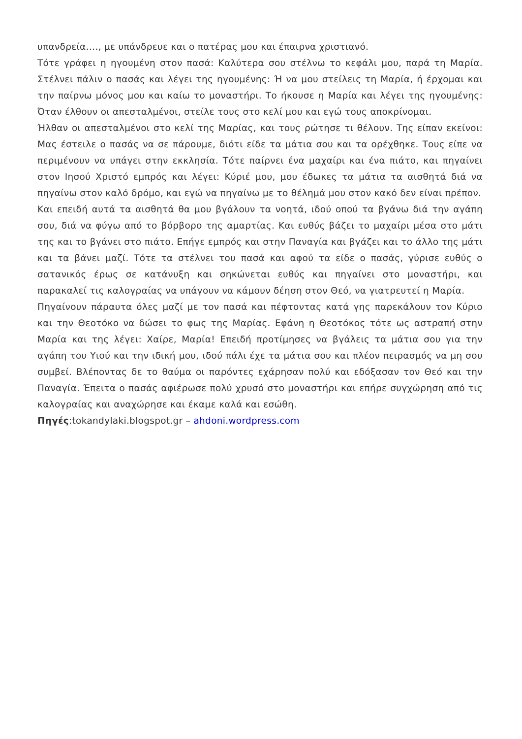υπανδρεία…., με υπάνδρευε και ο πατέρας μου και έπαιρνα χριστιανό.
Τότε γράφει η ηγουμένη στον πασά: Καλύτερα σου στέλνω το κεφάλι μου, παρά τη Μαρία. Στέλνει πάλιν ο πασάς και λέγει της ηγουμένης: Ή να μου στείλεις τη Μαρία, ή έρχομαι και την παίρνω μόνος μου και καίω το μοναστήρι. Το ήκουσε η Μαρία και λέγει της ηγουμένης: Όταν έλθουν οι απεσταλμένοι, στείλε τους στο κελί μου και εγώ τους αποκρίνομαι.
Ήλθαν οι απεσταλμένοι στο κελί της Μαρίας, και τους ρώτησε τι θέλουν. Της είπαν εκείνοι: Μας έστειλε ο πασάς να σε πάρουμε, διότι είδε τα μάτια σου και τα ορέχθηκε. Τους είπε να περιμένουν να υπάγει στην εκκλησία. Τότε παίρνει ένα μαχαίρι και ένα πιάτο, και πηγαίνει στον Ιησού Χριστό εμπρός και λέγει: Κύριέ μου, μου έδωκες τα μάτια τα αισθητά διά να πηγαίνω στον καλό δρόμο, και εγώ να πηγαίνω με το θέλημά μου στον κακό δεν είναι πρέπον.
Και επειδή αυτά τα αισθητά θα μου βγάλουν τα νοητά, ιδού οπού τα βγάνω διά την αγάπη σου, διά να φύγω από το βόρβορο της αμαρτίας. Και ευθύς βάζει το μαχαίρι μέσα στο μάτι της και το βγάνει στο πιάτο. Επήγε εμπρός και στην Παναγία και βγάζει και το άλλο της μάτι και τα βάνει μαζί. Τότε τα στέλνει του πασά και αφού τα είδε ο πασάς, γύρισε ευθύς ο σατανικός έρως σε κατάνυξη και σηκώνεται ευθύς και πηγαίνει στο μοναστήρι, και παρακαλεί τις καλογραίας να υπάγουν να κάμουν δέηση στον Θεό, να γιατρευτεί η Μαρία.
Πηγαίνουν πάραυτα όλες μαζί με τον πασά και πέφτοντας κατά γης παρεκάλουν τον Κύριο και την Θεοτόκο να δώσει το φως της Μαρίας. Εφάνη η Θεοτόκος τότε ως αστραπή στην Μαρία και της λέγει: Χαίρε, Μαρία! Επειδή προτίμησες να βγάλεις τα μάτια σου για την αγάπη του Υιού και την ιδική μου, ιδού πάλι έχε τα μάτια σου και πλέον πειρασμός να μη σου συμβεί. Βλέποντας δε το θαύμα οι παρόντες εχάρησαν πολύ και εδόξασαν τον Θεό και την Παναγία. Έπειτα ο πασάς αφιέρωσε πολύ χρυσό στο μοναστήρι και επήρε συγχώρηση από τις καλογραίας και αναχώρησε και έκαμε καλά και εσώθη.
Πηγές:tokandylaki.blogspot.gr – ahdoni.wordpress.com